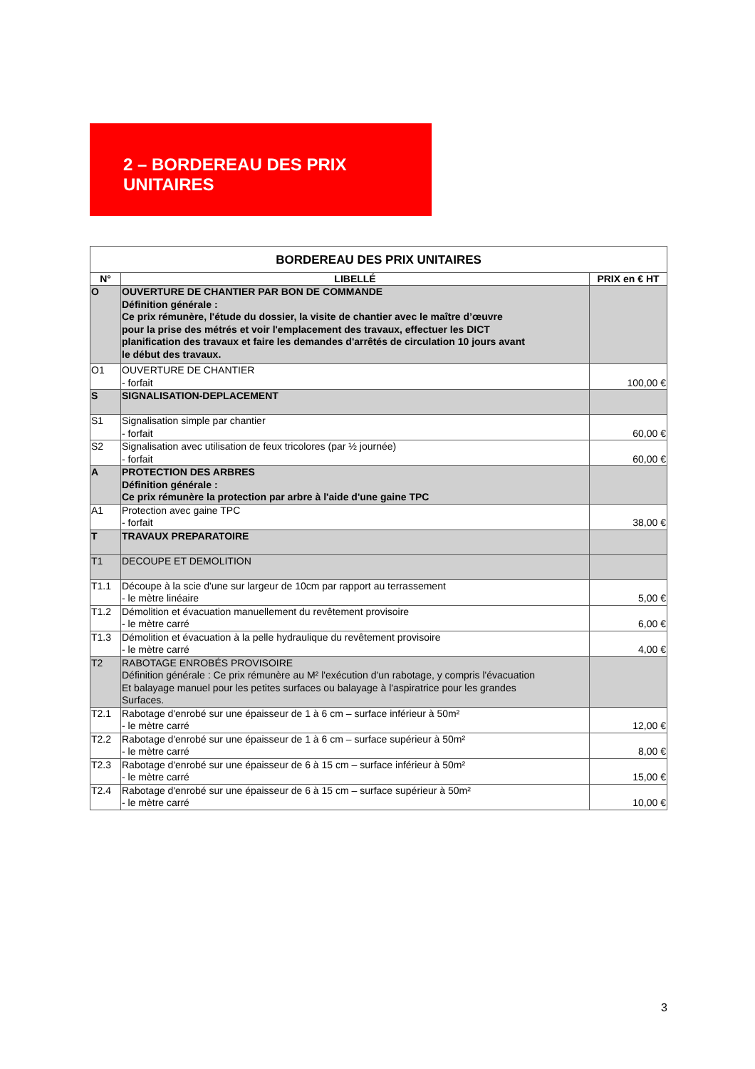2 – BORDEREAU DES PRIX UNITAIRES
| BORDEREAU DES PRIX UNITAIRES | | |
| --- | --- | --- |
| N° | LIBELLÉ | PRIX en € HT |
| O | OUVERTURE DE CHANTIER PAR BON DE COMMANDE Définition générale : Ce prix rémunère, l'étude du dossier, la visite de chantier avec le maître d’œuvre pour la prise des métrés et voir l'emplacement des travaux, effectuer les DICT planification des travaux et faire les demandes d'arrêtés de circulation 10 jours avant le début des travaux. | |
| O1 | OUVERTURE DE CHANTIER - forfait | 100,00 € |
| S | SIGNALISATION-DEPLACEMENT | |
| S1 | Signalisation simple par chantier - forfait | 60,00 € |
| S2 | Signalisation avec utilisation de feux tricolores (par ½ journée) - forfait | 60,00 € |
| A | PROTECTION DES ARBRES Définition générale : Ce prix rémunère la protection par arbre à l'aide d'une gaine TPC | |
| A1 | Protection avec gaine TPC - forfait | 38,00 € |
| T | TRAVAUX PREPARATOIRE | |
| T1 | DECOUPE ET DEMOLITION | |
| T1.1 | Découpe à la scie d'une sur largeur de 10cm par rapport au terrassement - le mètre linéaire | 5,00 € |
| T1.2 | Démolition et évacuation manuellement du revêtement provisoire - le mètre carré | 6,00 € |
| T1.3 | Démolition et évacuation à la pelle hydraulique du revêtement provisoire - le mètre carré | 4,00 € |
| T2 | RABOTAGE ENROBÉS PROVISOIRE Définition générale : Ce prix rémunère au M² l'exécution d'un rabotage, y compris l'évacuation Et balayage manuel pour les petites surfaces ou balayage à l'aspiratrice pour les grandes Surfaces. | |
| T2.1 | Rabotage d'enrobé sur une épaisseur de 1 à 6 cm – surface inférieur à 50m² - le mètre carré | 12,00 € |
| T2.2 | Rabotage d'enrobé sur une épaisseur de 1 à 6 cm – surface supérieur à 50m² - le mètre carré | 8,00 € |
| T2.3 | Rabotage d'enrobé sur une épaisseur de 6 à 15 cm – surface inférieur à 50m² - le mètre carré | 15,00 € |
| T2.4 | Rabotage d'enrobé sur une épaisseur de 6 à 15 cm – surface supérieur à 50m² - le mètre carré | 10,00 € |
3